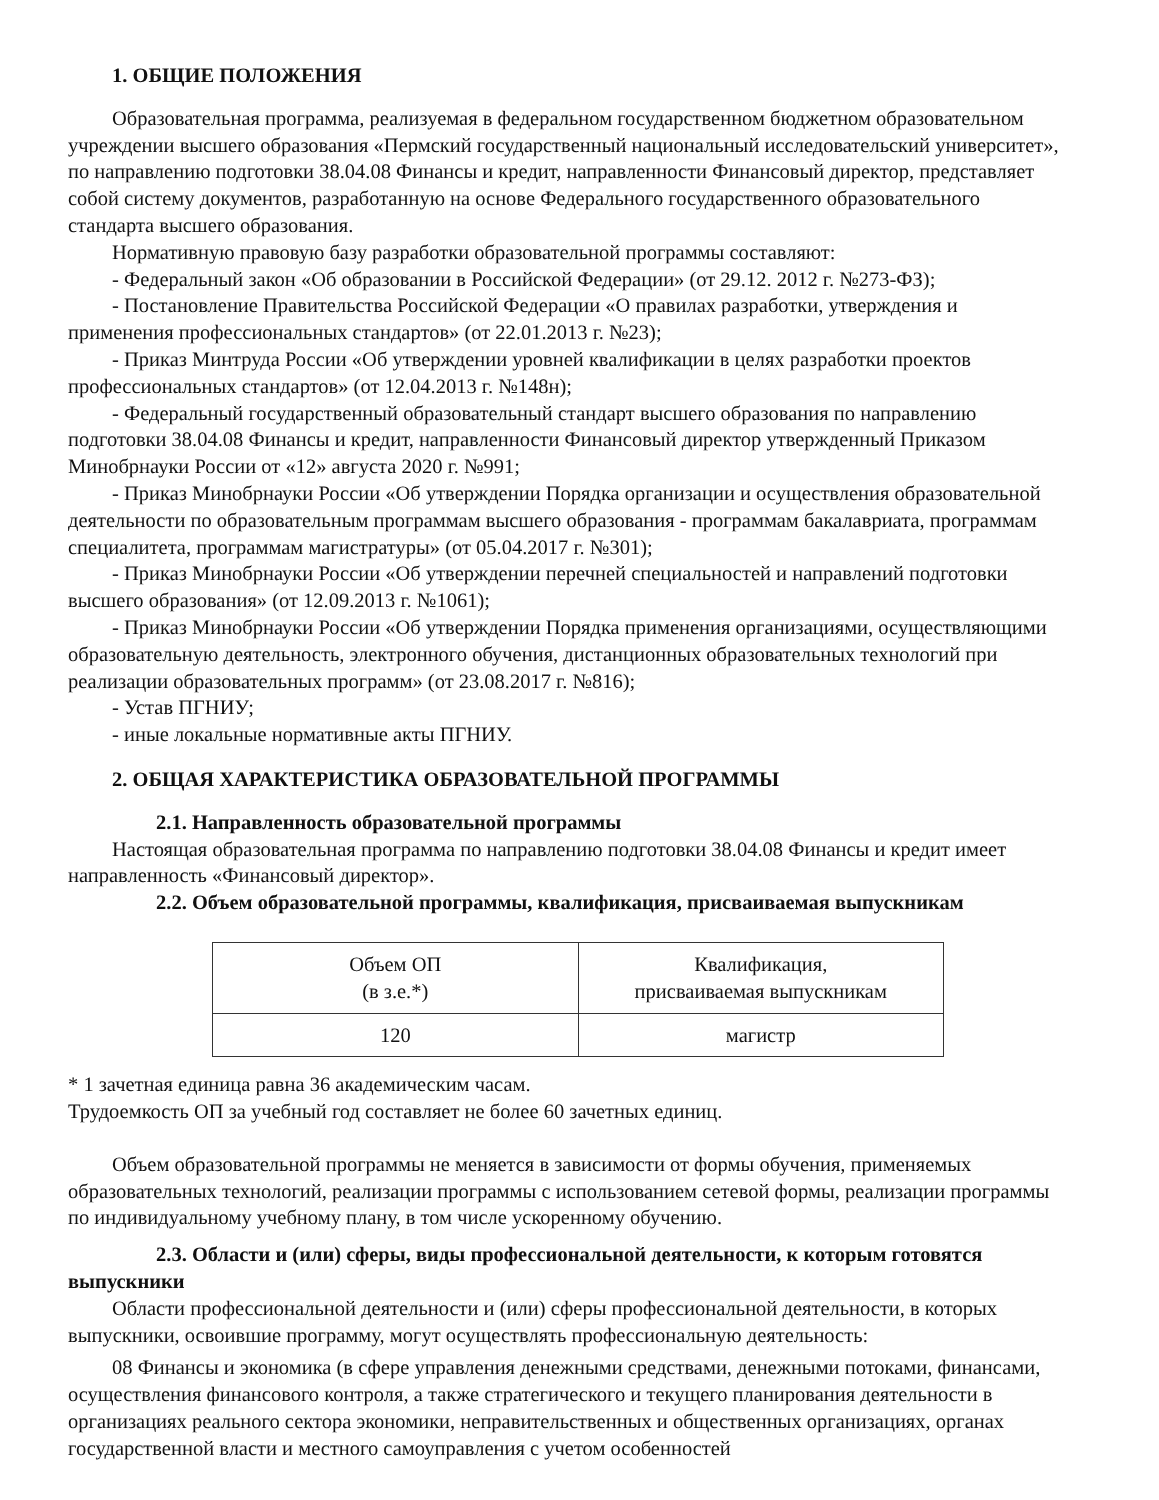1. ОБЩИЕ ПОЛОЖЕНИЯ
Образовательная программа, реализуемая в федеральном государственном бюджетном образовательном учреждении высшего образования «Пермский государственный национальный исследовательский университет», по направлению подготовки 38.04.08 Финансы и кредит, направленности Финансовый директор, представляет собой систему документов, разработанную на основе Федерального государственного образовательного стандарта высшего образования.
Нормативную правовую базу разработки образовательной программы составляют:
- Федеральный закон «Об образовании в Российской Федерации» (от 29.12. 2012 г. №273-ФЗ);
- Постановление Правительства Российской Федерации «О правилах разработки, утверждения и применения профессиональных стандартов» (от 22.01.2013 г. №23);
- Приказ Минтруда России «Об утверждении уровней квалификации в целях разработки проектов профессиональных стандартов» (от 12.04.2013 г. №148н);
- Федеральный государственный образовательный стандарт высшего образования по направлению подготовки 38.04.08 Финансы и кредит, направленности Финансовый директор утвержденный Приказом Минобрнауки России от «12» августа 2020 г. №991;
- Приказ Минобрнауки России «Об утверждении Порядка организации и осуществления образовательной деятельности по образовательным программам высшего образования - программам бакалавриата, программам специалитета, программам магистратуры» (от 05.04.2017 г. №301);
- Приказ Минобрнауки России «Об утверждении перечней специальностей и направлений подготовки высшего образования» (от 12.09.2013 г. №1061);
- Приказ Минобрнауки России «Об утверждении Порядка применения организациями, осуществляющими образовательную деятельность, электронного обучения, дистанционных образовательных технологий при реализации образовательных программ» (от 23.08.2017 г. №816);
- Устав ПГНИУ;
- иные локальные нормативные акты ПГНИУ.
2. ОБЩАЯ ХАРАКТЕРИСТИКА ОБРАЗОВАТЕЛЬНОЙ ПРОГРАММЫ
2.1. Направленность образовательной программы
Настоящая образовательная программа по направлению подготовки 38.04.08 Финансы и кредит имеет направленность «Финансовый директор».
2.2. Объем образовательной программы, квалификация, присваиваемая выпускникам
| Объем ОП (в з.е.*) | Квалификация, присваиваемая выпускникам |
| 120 | магистр |
* 1 зачетная единица равна 36 академическим часам.
Трудоемкость ОП за учебный год составляет не более 60 зачетных единиц.
Объем образовательной программы не меняется в зависимости от формы обучения, применяемых образовательных технологий, реализации программы с использованием сетевой формы, реализации программы по индивидуальному учебному плану, в том числе ускоренному обучению.
2.3. Области и (или) сферы, виды профессиональной деятельности, к которым готовятся выпускники
Области профессиональной деятельности и (или) сферы профессиональной деятельности, в которых выпускники, освоившие программу, могут осуществлять профессиональную деятельность:
08 Финансы и экономика (в сфере управления денежными средствами, денежными потоками, финансами, осуществления финансового контроля, а также стратегического и текущего планирования деятельности в организациях реального сектора экономики, неправительственных и общественных организациях, органах государственной власти и местного самоуправления с учетом особенностей